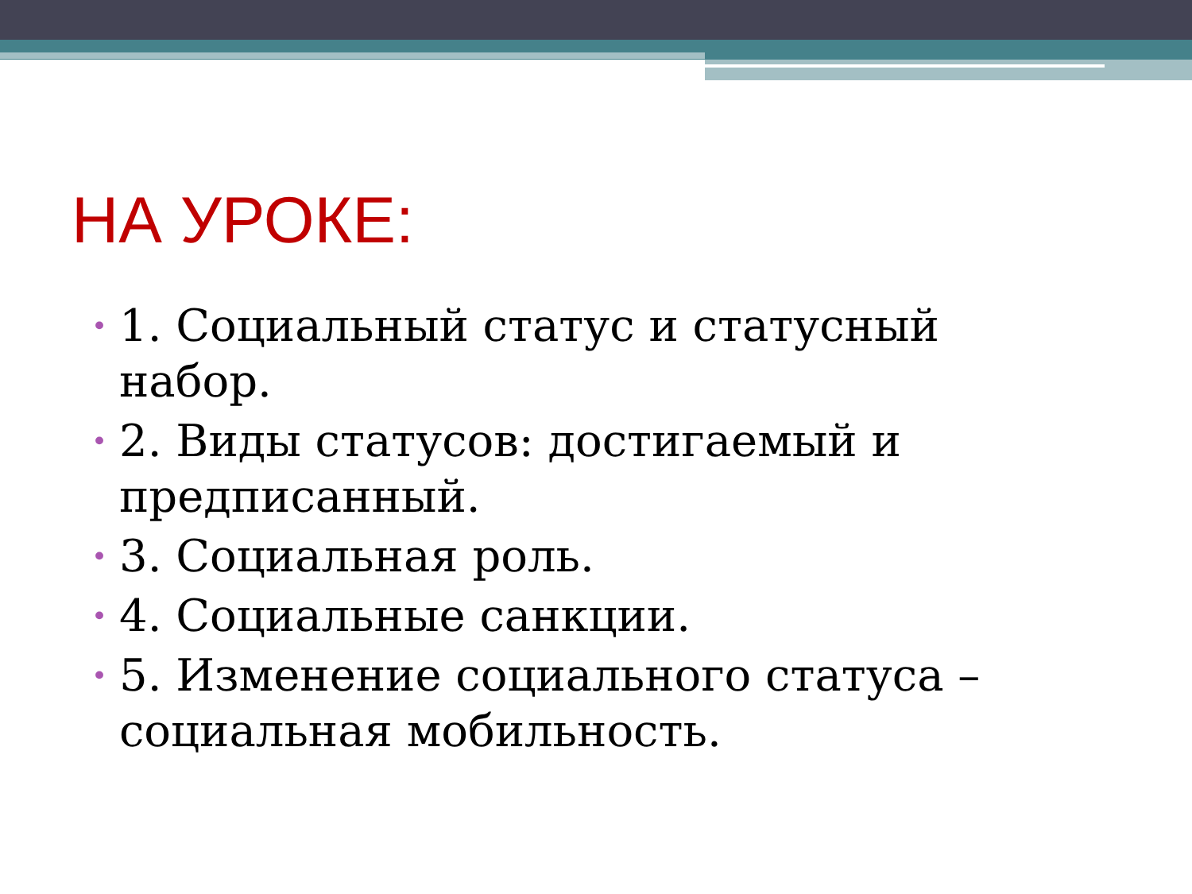НА УРОКЕ:
• 1. Социальный статус и статусный набор.
• 2. Виды статусов: достигаемый и предписанный.
• 3. Социальная роль.
• 4. Социальные санкции.
• 5. Изменение социального статуса – социальная мобильность.